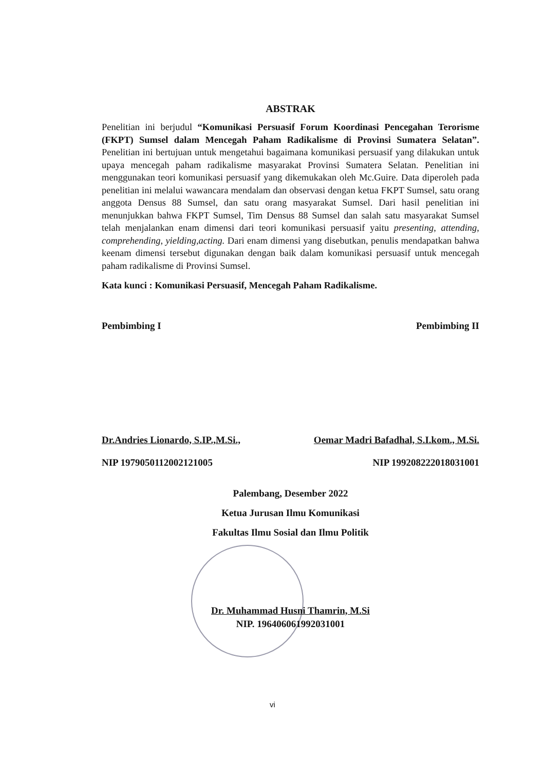ABSTRAK
Penelitian ini berjudul “Komunikasi Persuasif Forum Koordinasi Pencegahan Terorisme (FKPT) Sumsel dalam Mencegah Paham Radikalisme di Provinsi Sumatera Selatan”. Penelitian ini bertujuan untuk mengetahui bagaimana komunikasi persuasif yang dilakukan untuk upaya mencegah paham radikalisme masyarakat Provinsi Sumatera Selatan. Penelitian ini menggunakan teori komunikasi persuasif yang dikemukakan oleh Mc.Guire. Data diperoleh pada penelitian ini melalui wawancara mendalam dan observasi dengan ketua FKPT Sumsel, satu orang anggota Densus 88 Sumsel, dan satu orang masyarakat Sumsel. Dari hasil penelitian ini menunjukkan bahwa FKPT Sumsel, Tim Densus 88 Sumsel dan salah satu masyarakat Sumsel telah menjalankan enam dimensi dari teori komunikasi persuasif yaitu presenting, attending, comprehending, yielding,acting. Dari enam dimensi yang disebutkan, penulis mendapatkan bahwa keenam dimensi tersebut digunakan dengan baik dalam komunikasi persuasif untuk mencegah paham radikalisme di Provinsi Sumsel.
Kata kunci : Komunikasi Persuasif, Mencegah Paham Radikalisme.
Pembimbing I
Dr.Andries Lionardo, S.IP.,M.Si.,
NIP 1979050112002121005
Pembimbing II
Oemar Madri Bafadhal, S.I.kom., M.Si.
NIP 199208222018031001
Palembang, Desember 2022
Ketua Jurusan Ilmu Komunikasi
Fakultas Ilmu Sosial dan Ilmu Politik
Dr. Muhammad Husni Thamrin, M.Si
NIP. 196406061992031001
vi